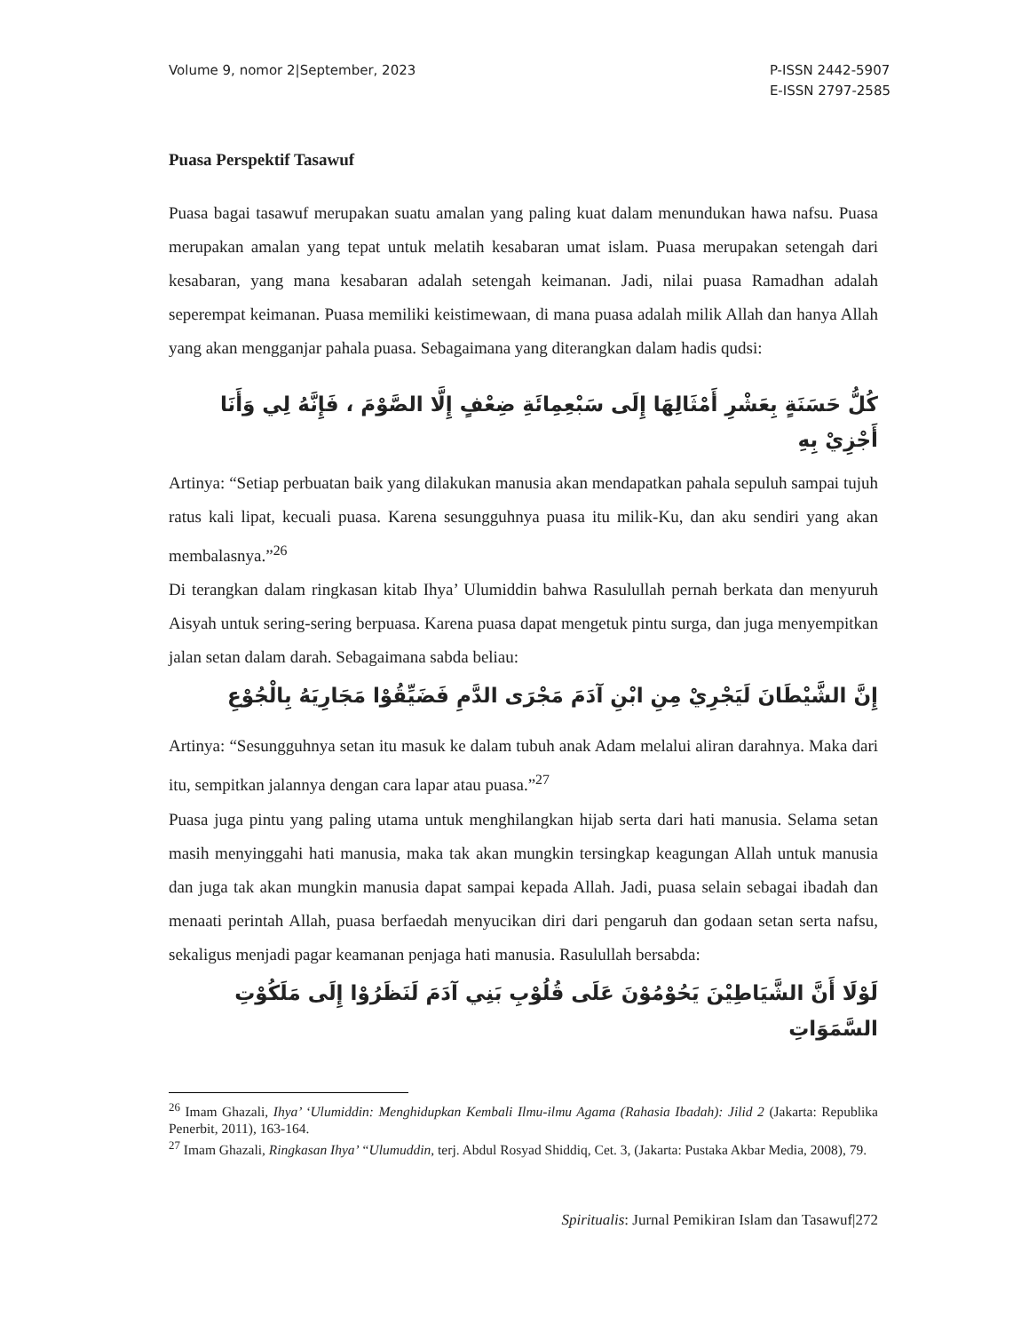Volume 9, nomor 2|September, 2023
P-ISSN 2442-5907
E-ISSN 2797-2585
Puasa Perspektif Tasawuf
Puasa bagai tasawuf merupakan suatu amalan yang paling kuat dalam menundukan hawa nafsu. Puasa merupakan amalan yang tepat untuk melatih kesabaran umat islam. Puasa merupakan setengah dari kesabaran, yang mana kesabaran adalah setengah keimanan. Jadi, nilai puasa Ramadhan adalah seperempat keimanan. Puasa memiliki keistimewaan, di mana puasa adalah milik Allah dan hanya Allah yang akan mengganjar pahala puasa. Sebagaimana yang diterangkan dalam hadis qudsi:
كُلُّ حَسَنَةٍ بِعَشْرِ أَمْثَالِهَا إِلَى سَبْعِمِائَةِ ضِعْفٍ إِلَّا الصَّوْمَ ، فَإِنَّهُ لِي وَأَنَا أَجْزِيْ بِهِ
Artinya: “Setiap perbuatan baik yang dilakukan manusia akan mendapatkan pahala sepuluh sampai tujuh ratus kali lipat, kecuali puasa. Karena sesungguhnya puasa itu milik-Ku, dan aku sendiri yang akan membalasnya.”<sup>26</sup>
Di terangkan dalam ringkasan kitab Ihya’ Ulumiddin bahwa Rasulullah pernah berkata dan menyuruh Aisyah untuk sering-sering berpuasa. Karena puasa dapat mengetuk pintu surga, dan juga menyempitkan jalan setan dalam darah. Sebagaimana sabda beliau:
إِنَّ الشَّيْطَانَ لَيَجْرِيْ مِنِ ابْنِ آدَمَ مَجْرَى الدَّمِ فَضَيِّقُوْا مَجَارِيَهُ بِالْجُوْعِ
Artinya: “Sesungguhnya setan itu masuk ke dalam tubuh anak Adam melalui aliran darahnya. Maka dari itu, sempitkan jalannya dengan cara lapar atau puasa.”<sup>27</sup>
Puasa juga pintu yang paling utama untuk menghilangkan hijab serta dari hati manusia. Selama setan masih menyinggahi hati manusia, maka tak akan mungkin tersingkap keagungan Allah untuk manusia dan juga tak akan mungkin manusia dapat sampai kepada Allah. Jadi, puasa selain sebagai ibadah dan menaati perintah Allah, puasa berfaedah menyucikan diri dari pengaruh dan godaan setan serta nafsu, sekaligus menjadi pagar keamanan penjaga hati manusia. Rasulullah bersabda:
لَوْلَا أَنَّ الشَّيَاطِيْنَ يَحُوْمُوْنَ عَلَى قُلُوْبِ بَنِي آدَمَ لَنَظَرُوْا إِلَى مَلَكُوْتِ السَّمَوَاتِ
<sup>26</sup> Imam Ghazali, Ihya’ ‘Ulumiddin: Menghidupkan Kembali Ilmu-ilmu Agama (Rahasia Ibadah): Jilid 2 (Jakarta: Republika Penerbit, 2011), 163-164.
<sup>27</sup> Imam Ghazali, Ringkasan Ihya’ “Ulumuddin, terj. Abdul Rosyad Shiddiq, Cet. 3, (Jakarta: Pustaka Akbar Media, 2008), 79.
Spiritualis: Jurnal Pemikiran Islam dan Tasawuf|272